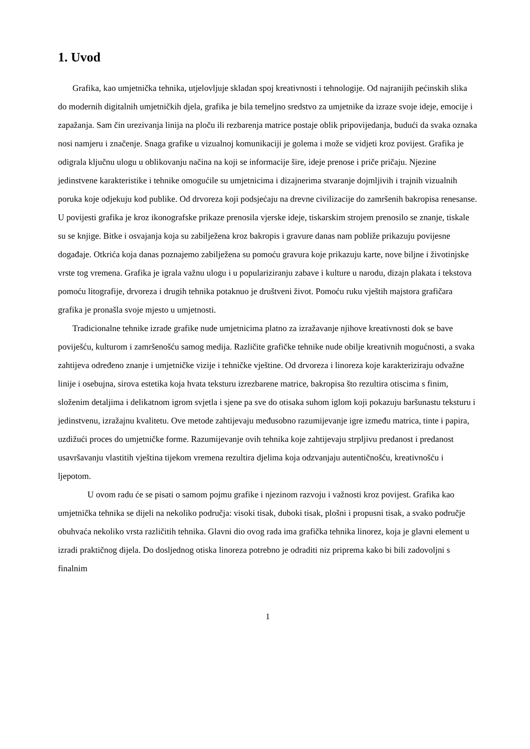1. Uvod
Grafika, kao umjetnička tehnika, utjelovljuje skladan spoj kreativnosti i tehnologije. Od najranijih pećinskih slika do modernih digitalnih umjetničkih djela, grafika je bila temeljno sredstvo za umjetnike da izraze svoje ideje, emocije i zapažanja. Sam čin urezivanja linija na ploču ili rezbarenja matrice postaje oblik pripovijedanja, budući da svaka oznaka nosi namjeru i značenje. Snaga grafike u vizualnoj komunikaciji je golema i može se vidjeti kroz povijest. Grafika je odigrala ključnu ulogu u oblikovanju načina na koji se informacije šire, ideje prenose i priče pričaju. Njezine jedinstvene karakteristike i tehnike omogućile su umjetnicima i dizajnerima stvaranje dojmljivih i trajnih vizualnih poruka koje odjekuju kod publike. Od drvoreza koji podsjećaju na drevne civilizacije do zamršenih bakropisa renesanse. U povijesti grafika je kroz ikonografske prikaze prenosila vjerske ideje, tiskarskim strojem prenosilo se znanje, tiskale su se knjige. Bitke i osvajanja koja su zabilježena kroz bakropis i gravure danas nam pobliže prikazuju povijesne događaje. Otkrića koja danas poznajemo zabilježena su pomoću gravura koje prikazuju karte, nove biljne i životinjske vrste tog vremena. Grafika je igrala važnu ulogu i u populariziranju zabave i kulture u narodu, dizajn plakata i tekstova pomoću litografije, drvoreza i drugih tehnika potaknuo je društveni život. Pomoću ruku vještih majstora grafičara grafika je pronašla svoje mjesto u umjetnosti.
Tradicionalne tehnike izrade grafike nude umjetnicima platno za izražavanje njihove kreativnosti dok se bave poviješću, kulturom i zamršenošću samog medija. Različite grafičke tehnike nude obilje kreativnih mogućnosti, a svaka zahtijeva određeno znanje i umjetničke vizije i tehničke vještine. Od drvoreza i linoreza koje karakteriziraju odvažne linije i osebujna, sirova estetika koja hvata teksturu izrezbarene matrice, bakropisa što rezultira otiscima s finim, složenim detaljima i delikatnom igrom svjetla i sjene pa sve do otisaka suhom iglom koji pokazuju baršunastu teksturu i jedinstvenu, izražajnu kvalitetu. Ove metode zahtijevaju međusobno razumijevanje igre između matrica, tinte i papira, uzdižući proces do umjetničke forme. Razumijevanje ovih tehnika koje zahtijevaju strpljivu predanost i predanost usavršavanju vlastitih vještina tijekom vremena rezultira djelima koja odzvanjaju autentičnošću, kreativnošću i ljepotom.
U ovom radu će se pisati o samom pojmu grafike i njezinom razvoju i važnosti kroz povijest. Grafika kao umjetnička tehnika se dijeli na nekoliko područja: visoki tisak, duboki tisak, plošni i propusni tisak, a svako područje obuhvaća nekoliko vrsta različitih tehnika. Glavni dio ovog rada ima grafička tehnika linorez, koja je glavni element u izradi praktičnog dijela. Do dosljednog otiska linoreza potrebno je odraditi niz priprema kako bi bili zadovoljni s finalnim
1